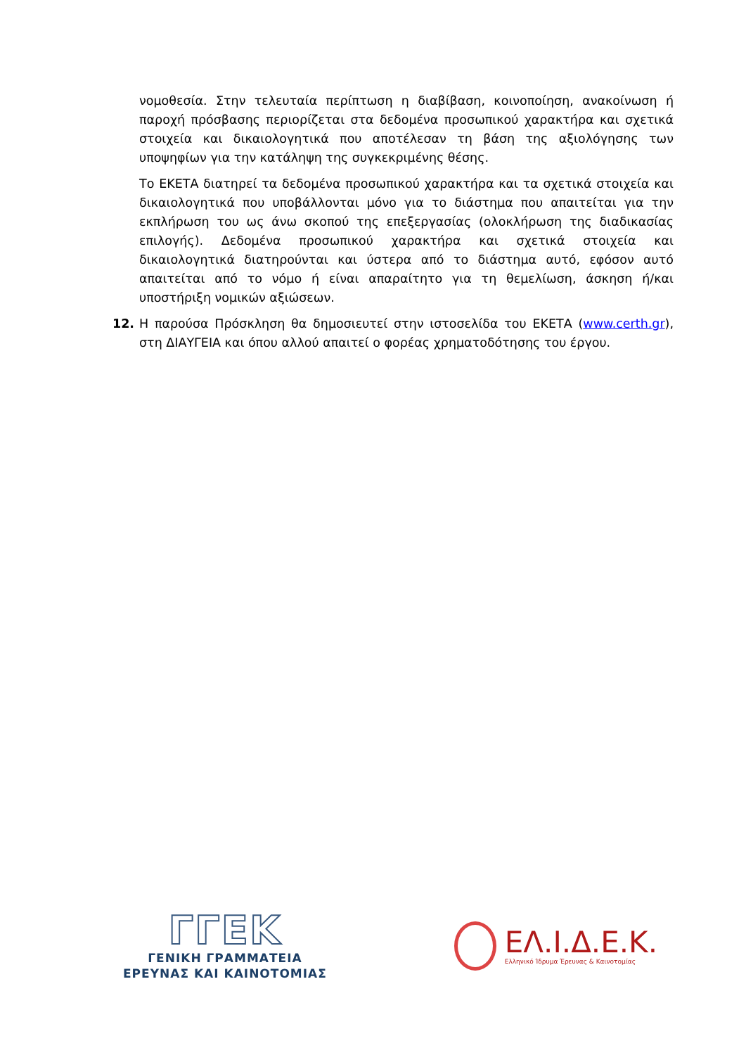νομοθεσία. Στην τελευταία περίπτωση η διαβίβαση, κοινοποίηση, ανακοίνωση ή παροχή πρόσβασης περιορίζεται στα δεδομένα προσωπικού χαρακτήρα και σχετικά στοιχεία και δικαιολογητικά που αποτέλεσαν τη βάση της αξιολόγησης των υποψηφίων για την κατάληψη της συγκεκριμένης θέσης.
Το ΕΚΕΤΑ διατηρεί τα δεδομένα προσωπικού χαρακτήρα και τα σχετικά στοιχεία και δικαιολογητικά που υποβάλλονται μόνο για το διάστημα που απαιτείται για την εκπλήρωση του ως άνω σκοπού της επεξεργασίας (ολοκλήρωση της διαδικασίας επιλογής). Δεδομένα προσωπικού χαρακτήρα και σχετικά στοιχεία και δικαιολογητικά διατηρούνται και ύστερα από το διάστημα αυτό, εφόσον αυτό απαιτείται από το νόμο ή είναι απαραίτητο για τη θεμελίωση, άσκηση ή/και υποστήριξη νομικών αξιώσεων.
12. Η παρούσα Πρόσκληση θα δημοσιευτεί στην ιστοσελίδα του ΕΚΕΤΑ (www.certh.gr), στη ΔΙΑΥΓΕΙΑ και όπου αλλού απαιτεί ο φορέας χρηματοδότησης του έργου.
ΓΓΕΚ
ΓΕΝΙΚΗ ΓΡΑΜΜΑΤΕΙΑ
ΕΡΕΥΝΑΣ ΚΑΙ ΚΑΙΝΟΤΟΜΙΑΣ
ΕΛ.Ι.Δ.Ε.Κ.
Ελληνικό Ίδρυμα Έρευνας & Καινοτομίας